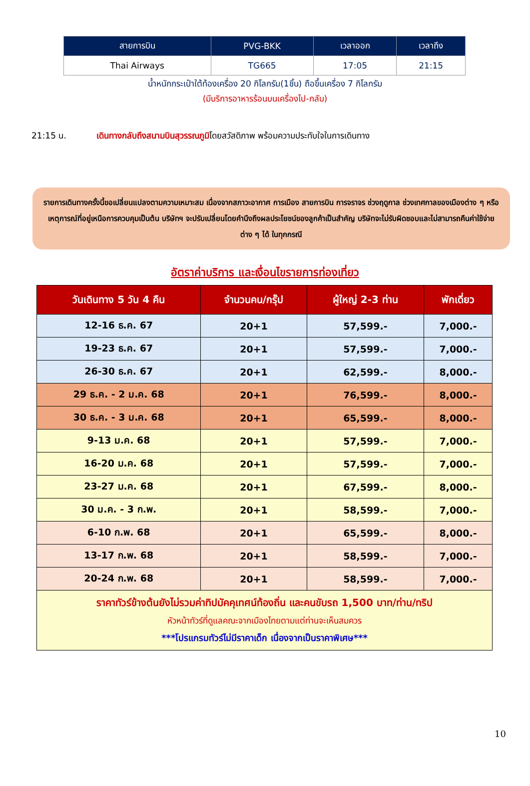| สายการบิน | PVG-BKK | เวลาออก | เวลาถึง |
| --- | --- | --- | --- |
| Thai Airways | TG665 | 17:05 | 21:15 |
น้ำหนักกระเป๋าใต้ท้องเครื่อง 20 กิโลกรัม(1ชิ้น) ถือขึ้นเครื่อง 7 กิโลกรัม
(มีบริการอาหารร้อนบนเครื่องไป-กลับ)
21:15 น. เดินทางกลับถึงสนามบินสุวรรณภูมิโดยสวัสดิภาพ พร้อมความประทับใจในการเดินทาง
รายการเดินทางครั้งนี้ขอเปลี่ยนแปลงตามความเหมาะสม เนื่องจากสภาวะอากาศ การเมือง สายการบิน การจราจร ช่วงฤดูกาล ช่วงเทศกาลของเมืองต่าง ๆ หรือเหตุการณ์ที่อยู่เหนือการควบคุมเป็นต้น บริษัทฯ จะปรับเปลี่ยนโดยคำนึงถึงผลประโยชน์ของลูกค้าเป็นสำคัญ บริษัทจะไม่รับผิดชอบและไม่สามารถคืนค่าใช้จ่ายต่าง ๆ ได้ ในทุกกรณี
อัตราค่าบริการ และเงื่อนไขรายการท่องเที่ยว
| วันเดินทาง 5 วัน 4 คืน | จำนวนคน/กรุ๊ป | ผู้ใหญ่ 2-3 ท่าน | พักเดี่ยว |
| --- | --- | --- | --- |
| 12-16 ธ.ค. 67 | 20+1 | 57,599.- | 7,000.- |
| 19-23 ธ.ค. 67 | 20+1 | 57,599.- | 7,000.- |
| 26-30 ธ.ค. 67 | 20+1 | 62,599.- | 8,000.- |
| 29 ธ.ค. - 2 ม.ค. 68 | 20+1 | 76,599.- | 8,000.- |
| 30 ธ.ค. - 3 ม.ค. 68 | 20+1 | 65,599.- | 8,000.- |
| 9-13 ม.ค. 68 | 20+1 | 57,599.- | 7,000.- |
| 16-20 ม.ค. 68 | 20+1 | 57,599.- | 7,000.- |
| 23-27 ม.ค. 68 | 20+1 | 67,599.- | 8,000.- |
| 30 ม.ค. - 3 ก.พ. | 20+1 | 58,599.- | 7,000.- |
| 6-10 ก.พ. 68 | 20+1 | 65,599.- | 8,000.- |
| 13-17 ก.พ. 68 | 20+1 | 58,599.- | 7,000.- |
| 20-24 ก.พ. 68 | 20+1 | 58,599.- | 7,000.- |
| ราคาทัวร์ข้างต้นยังไม่รวมค่าทิปมัคคุเทศน์ท้องถิ่น และคนขับรถ 1,500 บาท/ท่าน/ทริป หัวหน้าทัวร์ที่ดูแลคณะจากเมืองไทยตามแต่ท่านจะเห็นสมควร ***โปรแกรมทัวร์ไม่มีราคาเด็ก เนื่องจากเป็นราคาพิเศษ*** | | | |
10